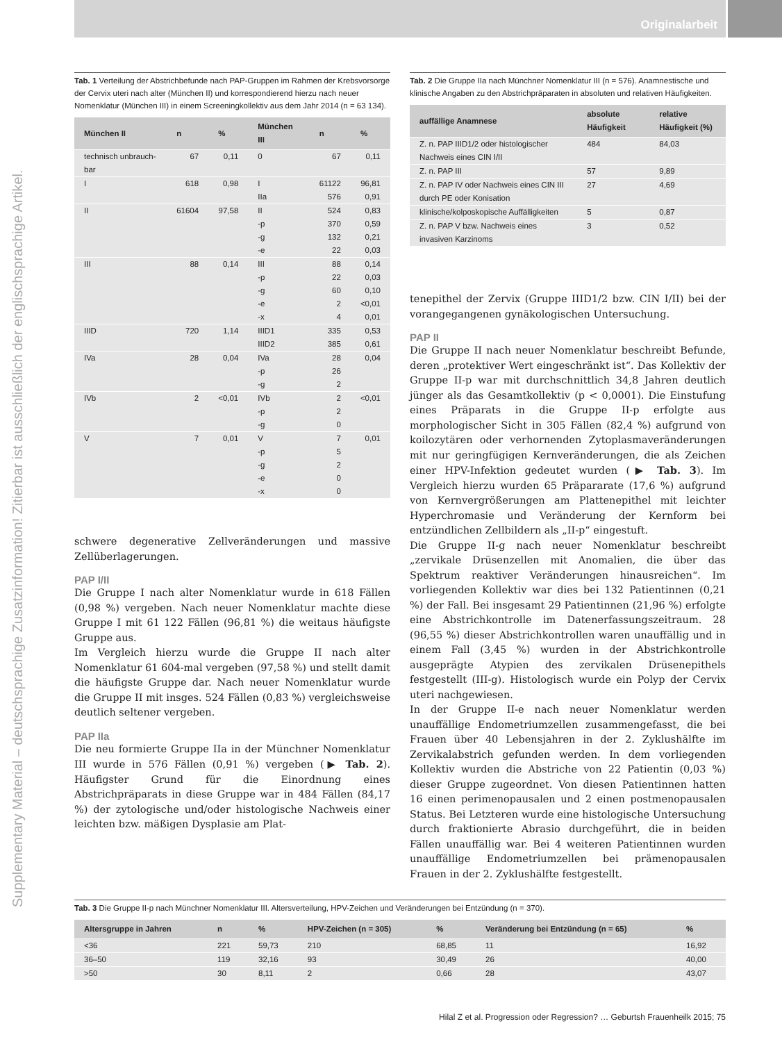Originalarbeit
Supplementary Material – deutschsprachige Zusatzinformation! Zitierbar ist ausschließlich der englischsprachige Artikel.
Tab. 1 Verteilung der Abstrichbefunde nach PAP-Gruppen im Rahmen der Krebsvorsorge der Cervix uteri nach alter (München II) und korrespondierend hierzu nach neuer Nomenklatur (München III) in einem Screeningkollektiv aus dem Jahr 2014 (n = 63 134).
| München II | n | % | München III | n | % |
| --- | --- | --- | --- | --- | --- |
| technisch unbrauch-bar | 67 | 0,11 | 0 | 67 | 0,11 |
| I | 618 | 0,98 | I IIa | 61122 576 | 96,81 0,91 |
| II | 61604 | 97,58 | II -p -g -e | 524 370 132 22 | 0,83 0,59 0,21 0,03 |
| III | 88 | 0,14 | III -p -g -e -x | 88 22 60 2 4 | 0,14 0,03 0,10 <0,01 0,01 |
| IIID | 720 | 1,14 | IIID1 IIID2 | 335 385 | 0,53 0,61 |
| IVa | 28 | 0,04 | IVa -p -g | 28 26 2 | 0,04 |
| IVb | 2 | <0,01 | IVb -p -g | 2 2 0 | <0,01 |
| V | 7 | 0,01 | V -p -g -e -x | 7 5 2 0 0 | 0,01 |
schwere degenerative Zellveränderungen und massive Zellüberlagerungen.
PAP I/II
Die Gruppe I nach alter Nomenklatur wurde in 618 Fällen (0,98 %) vergeben. Nach neuer Nomenklatur machte diese Gruppe I mit 61 122 Fällen (96,81 %) die weitaus häufigste Gruppe aus.
Im Vergleich hierzu wurde die Gruppe II nach alter Nomenklatur 61 604-mal vergeben (97,58 %) und stellt damit die häufigste Gruppe dar. Nach neuer Nomenklatur wurde die Gruppe II mit insges. 524 Fällen (0,83 %) vergleichsweise deutlich seltener vergeben.
PAP IIa
Die neu formierte Gruppe IIa in der Münchner Nomenklatur III wurde in 576 Fällen (0,91 %) vergeben (▶ Tab. 2). Häufigster Grund für die Einordnung eines Abstrichpräparats in diese Gruppe war in 484 Fällen (84,17 %) der zytologische und/oder histologische Nachweis einer leichten bzw. mäßigen Dysplasie am Plat-
Tab. 2 Die Gruppe IIa nach Münchner Nomenklatur III (n = 576). Anamnestische und klinische Angaben zu den Abstrichpräparaten in absoluten und relativen Häufigkeiten.
| auffällige Anamnese | absolute Häufigkeit | relative Häufigkeit (%) |
| --- | --- | --- |
| Z. n. PAP IIID1/2 oder histologischer Nachweis eines CIN I/II | 484 | 84,03 |
| Z. n. PAP III | 57 | 9,89 |
| Z. n. PAP IV oder Nachweis eines CIN III durch PE oder Konisation | 27 | 4,69 |
| klinische/kolposkopische Auffälligkeiten | 5 | 0,87 |
| Z. n. PAP V bzw. Nachweis eines invasiven Karzinoms | 3 | 0,52 |
tenepithel der Zervix (Gruppe IIID1/2 bzw. CIN I/II) bei der vorangegangenen gynäkologischen Untersuchung.
PAP II
Die Gruppe II nach neuer Nomenklatur beschreibt Befunde, deren „protektiver Wert eingeschränkt ist“. Das Kollektiv der Gruppe II-p war mit durchschnittlich 34,8 Jahren deutlich jünger als das Gesamtkollektiv (p < 0,0001). Die Einstufung eines Präparats in die Gruppe II-p erfolgte aus morphologischer Sicht in 305 Fällen (82,4 %) aufgrund von koilozytären oder verhornenden Zytoplasmaveränderungen mit nur geringfügigen Kernveränderungen, die als Zeichen einer HPV-Infektion gedeutet wurden (▶ Tab. 3). Im Vergleich hierzu wurden 65 Präpararate (17,6 %) aufgrund von Kernvergrößerungen am Plattenepithel mit leichter Hyperchromasie und Veränderung der Kernform bei entzündlichen Zellbildern als „II-p“ eingestuft.
Die Gruppe II-g nach neuer Nomenklatur beschreibt „zervikale Drüsenzellen mit Anomalien, die über das Spektrum reaktiver Veränderungen hinausreichen“. Im vorliegenden Kollektiv war dies bei 132 Patientinnen (0,21 %) der Fall. Bei insgesamt 29 Patientinnen (21,96 %) erfolgte eine Abstrichkontrolle im Datenerfassungszeitraum. 28 (96,55 %) dieser Abstrichkontrollen waren unauffällig und in einem Fall (3,45 %) wurden in der Abstrichkontrolle ausgeprägte Atypien des zervikalen Drüsenepithels festgestellt (III-g). Histologisch wurde ein Polyp der Cervix uteri nachgewiesen.
In der Gruppe II-e nach neuer Nomenklatur werden unauffällige Endometriumzellen zusammengefasst, die bei Frauen über 40 Lebensjahren in der 2. Zyklushälfte im Zervikalabstrich gefunden werden. In dem vorliegenden Kollektiv wurden die Abstriche von 22 Patientin (0,03 %) dieser Gruppe zugeordnet. Von diesen Patientinnen hatten 16 einen perimenopausalen und 2 einen postmenopausalen Status. Bei Letzteren wurde eine histologische Untersuchung durch fraktionierte Abrasio durchgeführt, die in beiden Fällen unauffällig war. Bei 4 weiteren Patientinnen wurden unauffällige Endometriumzellen bei prämenopausalen Frauen in der 2. Zyklushälfte festgestellt.
Tab. 3 Die Gruppe II-p nach Münchner Nomenklatur III. Altersverteilung, HPV-Zeichen und Veränderungen bei Entzündung (n = 370).
| Altersgruppe in Jahren | n | % | HPV-Zeichen (n = 305) | % | Veränderung bei Entzündung (n = 65) | % |
| --- | --- | --- | --- | --- | --- | --- |
| <36 | 221 | 59,73 | 210 | 68,85 | 11 | 16,92 |
| 36–50 | 119 | 32,16 | 93 | 30,49 | 26 | 40,00 |
| >50 | 30 | 8,11 | 2 | 0,66 | 28 | 43,07 |
Hilal Z et al. Progression oder Regression? … Geburtsh Frauenheilk 2015; 75